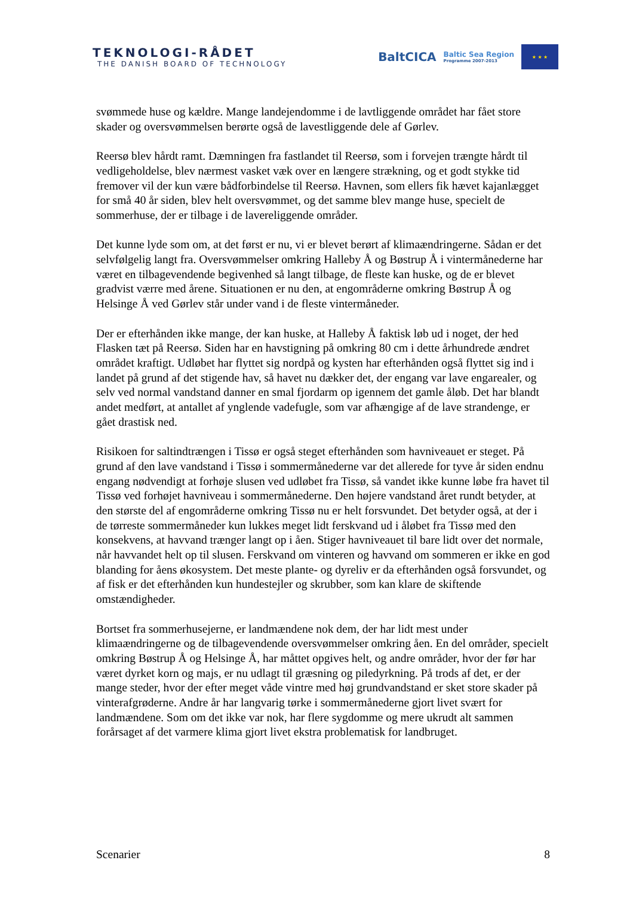TEKNOLOGI-RÅDET
THE DANISH BOARD OF TECHNOLOGY
BaltCICA Baltic Sea Region
Programme 2007-2013
★ ★ ★
svømmede huse og kældre. Mange landejendomme i de lavtliggende området har fået store skader og oversvømmelsen berørte også de lavestliggende dele af Gørlev.
Reersø blev hårdt ramt. Dæmningen fra fastlandet til Reersø, som i forvejen trængte hårdt til vedligeholdelse, blev nærmest vasket væk over en længere strækning, og et godt stykke tid fremover vil der kun være bådforbindelse til Reersø. Havnen, som ellers fik hævet kajanlægget for små 40 år siden, blev helt oversvømmet, og det samme blev mange huse, specielt de sommerhuse, der er tilbage i de lavereliggende områder.
Det kunne lyde som om, at det først er nu, vi er blevet berørt af klimaændringerne. Sådan er det selvfølgelig langt fra. Oversvømmelser omkring Halleby Å og Bøstrup Å i vintermånederne har været en tilbagevendende begivenhed så langt tilbage, de fleste kan huske, og de er blevet gradvist værre med årene. Situationen er nu den, at engområderne omkring Bøstrup Å og Helsinge Å ved Gørlev står under vand i de fleste vintermåneder.
Der er efterhånden ikke mange, der kan huske, at Halleby Å faktisk løb ud i noget, der hed Flasken tæt på Reersø. Siden har en havstigning på omkring 80 cm i dette århundrede ændret området kraftigt. Udløbet har flyttet sig nordpå og kysten har efterhånden også flyttet sig ind i landet på grund af det stigende hav, så havet nu dækker det, der engang var lave engarealer, og selv ved normal vandstand danner en smal fjordarm op igennem det gamle åløb. Det har blandt andet medført, at antallet af ynglende vadefugle, som var afhængige af de lave strandenge, er gået drastisk ned.
Risikoen for saltindtrængen i Tissø er også steget efterhånden som havniveauet er steget. På grund af den lave vandstand i Tissø i sommermånederne var det allerede for tyve år siden endnu engang nødvendigt at forhøje slusen ved udløbet fra Tissø, så vandet ikke kunne løbe fra havet til Tissø ved forhøjet havniveau i sommermånederne. Den højere vandstand året rundt betyder, at den største del af engområderne omkring Tissø nu er helt forsvundet. Det betyder også, at der i de tørreste sommermåneder kun lukkes meget lidt ferskvand ud i åløbet fra Tissø med den konsekvens, at havvand trænger langt op i åen. Stiger havniveauet til bare lidt over det normale, når havvandet helt op til slusen. Ferskvand om vinteren og havvand om sommeren er ikke en god blanding for åens økosystem. Det meste plante- og dyreliv er da efterhånden også forsvundet, og af fisk er det efterhånden kun hundestejler og skrubber, som kan klare de skiftende omstændigheder.
Bortset fra sommerhusejerne, er landmændene nok dem, der har lidt mest under klimaændringerne og de tilbagevendende oversvømmelser omkring åen. En del områder, specielt omkring Bøstrup Å og Helsinge Å, har måttet opgives helt, og andre områder, hvor der før har været dyrket korn og majs, er nu udlagt til græsning og piledyrkning. På trods af det, er der mange steder, hvor der efter meget våde vintre med høj grundvandstand er sket store skader på vinterafgrøderne. Andre år har langvarig tørke i sommermånederne gjort livet svært for landmændene. Som om det ikke var nok, har flere sygdomme og mere ukrudt alt sammen forårsaget af det varmere klima gjort livet ekstra problematisk for landbruget.
Scenarier 8